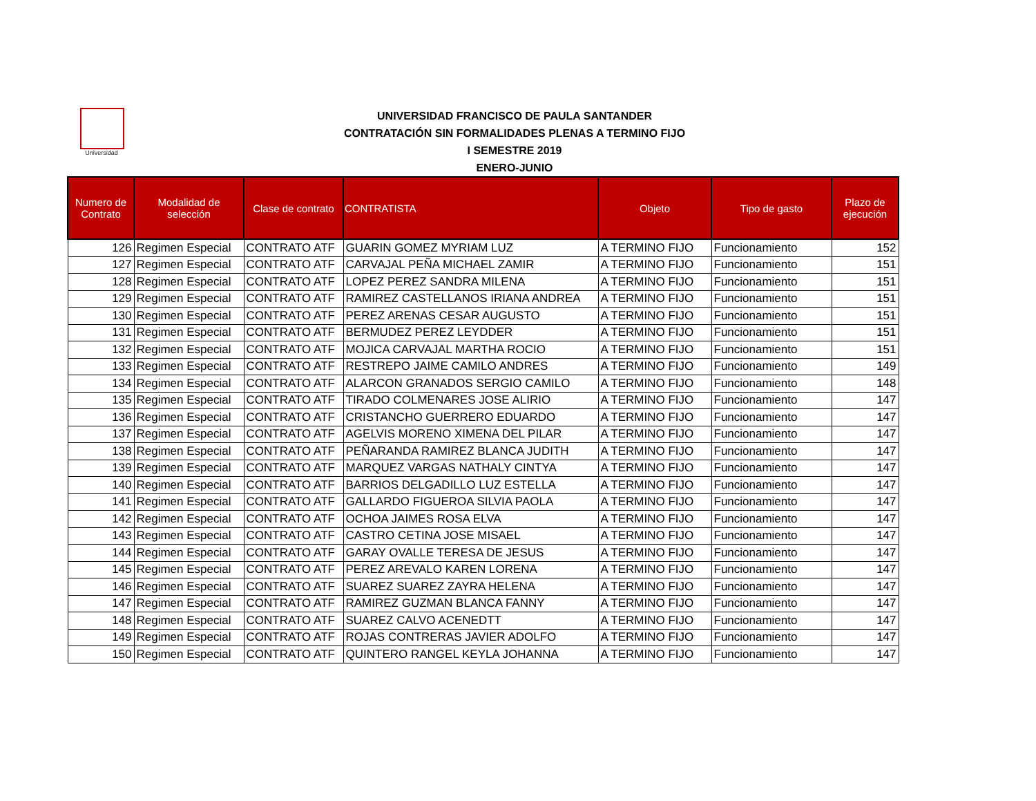Universidad
UNIVERSIDAD FRANCISCO DE PAULA SANTANDER
CONTRATACIÓN SIN FORMALIDADES PLENAS A TERMINO FIJO
I SEMESTRE 2019
ENERO-JUNIO
| Numero de Contrato | Modalidad de selección | Clase de contrato | CONTRATISTA | Objeto | Tipo de gasto | Plazo de ejecución |
| --- | --- | --- | --- | --- | --- | --- |
| 126 | Regimen Especial | CONTRATO ATF | GUARIN GOMEZ MYRIAM LUZ | A TERMINO FIJO | Funcionamiento | 152 |
| 127 | Regimen Especial | CONTRATO ATF | CARVAJAL PEÑA MICHAEL ZAMIR | A TERMINO FIJO | Funcionamiento | 151 |
| 128 | Regimen Especial | CONTRATO ATF | LOPEZ PEREZ SANDRA MILENA | A TERMINO FIJO | Funcionamiento | 151 |
| 129 | Regimen Especial | CONTRATO ATF | RAMIREZ CASTELLANOS IRIANA ANDREA | A TERMINO FIJO | Funcionamiento | 151 |
| 130 | Regimen Especial | CONTRATO ATF | PEREZ ARENAS CESAR AUGUSTO | A TERMINO FIJO | Funcionamiento | 151 |
| 131 | Regimen Especial | CONTRATO ATF | BERMUDEZ PEREZ LEYDDER | A TERMINO FIJO | Funcionamiento | 151 |
| 132 | Regimen Especial | CONTRATO ATF | MOJICA CARVAJAL MARTHA ROCIO | A TERMINO FIJO | Funcionamiento | 151 |
| 133 | Regimen Especial | CONTRATO ATF | RESTREPO JAIME CAMILO ANDRES | A TERMINO FIJO | Funcionamiento | 149 |
| 134 | Regimen Especial | CONTRATO ATF | ALARCON GRANADOS SERGIO CAMILO | A TERMINO FIJO | Funcionamiento | 148 |
| 135 | Regimen Especial | CONTRATO ATF | TIRADO COLMENARES JOSE ALIRIO | A TERMINO FIJO | Funcionamiento | 147 |
| 136 | Regimen Especial | CONTRATO ATF | CRISTANCHO GUERRERO EDUARDO | A TERMINO FIJO | Funcionamiento | 147 |
| 137 | Regimen Especial | CONTRATO ATF | AGELVIS MORENO XIMENA DEL PILAR | A TERMINO FIJO | Funcionamiento | 147 |
| 138 | Regimen Especial | CONTRATO ATF | PEÑARANDA RAMIREZ BLANCA JUDITH | A TERMINO FIJO | Funcionamiento | 147 |
| 139 | Regimen Especial | CONTRATO ATF | MARQUEZ VARGAS NATHALY CINTYA | A TERMINO FIJO | Funcionamiento | 147 |
| 140 | Regimen Especial | CONTRATO ATF | BARRIOS DELGADILLO LUZ ESTELLA | A TERMINO FIJO | Funcionamiento | 147 |
| 141 | Regimen Especial | CONTRATO ATF | GALLARDO FIGUEROA SILVIA PAOLA | A TERMINO FIJO | Funcionamiento | 147 |
| 142 | Regimen Especial | CONTRATO ATF | OCHOA JAIMES ROSA ELVA | A TERMINO FIJO | Funcionamiento | 147 |
| 143 | Regimen Especial | CONTRATO ATF | CASTRO CETINA JOSE MISAEL | A TERMINO FIJO | Funcionamiento | 147 |
| 144 | Regimen Especial | CONTRATO ATF | GARAY OVALLE TERESA DE JESUS | A TERMINO FIJO | Funcionamiento | 147 |
| 145 | Regimen Especial | CONTRATO ATF | PEREZ AREVALO KAREN LORENA | A TERMINO FIJO | Funcionamiento | 147 |
| 146 | Regimen Especial | CONTRATO ATF | SUAREZ SUAREZ ZAYRA HELENA | A TERMINO FIJO | Funcionamiento | 147 |
| 147 | Regimen Especial | CONTRATO ATF | RAMIREZ GUZMAN BLANCA FANNY | A TERMINO FIJO | Funcionamiento | 147 |
| 148 | Regimen Especial | CONTRATO ATF | SUAREZ CALVO ACENEDTT | A TERMINO FIJO | Funcionamiento | 147 |
| 149 | Regimen Especial | CONTRATO ATF | ROJAS CONTRERAS JAVIER ADOLFO | A TERMINO FIJO | Funcionamiento | 147 |
| 150 | Regimen Especial | CONTRATO ATF | QUINTERO RANGEL KEYLA JOHANNA | A TERMINO FIJO | Funcionamiento | 147 |